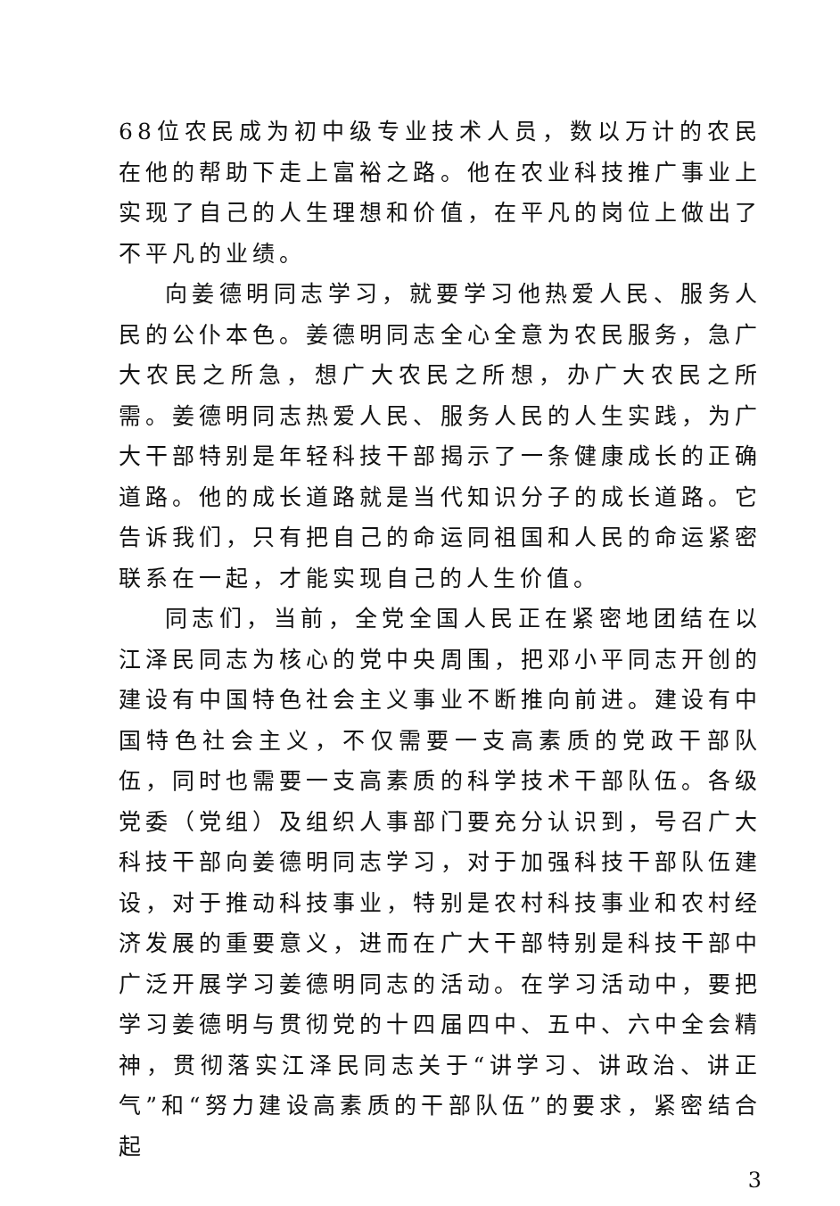68位农民成为初中级专业技术人员，数以万计的农民在他的帮助下走上富裕之路。他在农业科技推广事业上实现了自己的人生理想和价值，在平凡的岗位上做出了不平凡的业绩。
向姜德明同志学习，就要学习他热爱人民、服务人民的公仆本色。姜德明同志全心全意为农民服务，急广大农民之所急，想广大农民之所想，办广大农民之所需。姜德明同志热爱人民、服务人民的人生实践，为广大干部特别是年轻科技干部揭示了一条健康成长的正确道路。他的成长道路就是当代知识分子的成长道路。它告诉我们，只有把自己的命运同祖国和人民的命运紧密联系在一起，才能实现自己的人生价值。
同志们，当前，全党全国人民正在紧密地团结在以江泽民同志为核心的党中央周围，把邓小平同志开创的建设有中国特色社会主义事业不断推向前进。建设有中国特色社会主义，不仅需要一支高素质的党政干部队伍，同时也需要一支高素质的科学技术干部队伍。各级党委（党组）及组织人事部门要充分认识到，号召广大科技干部向姜德明同志学习，对于加强科技干部队伍建设，对于推动科技事业，特别是农村科技事业和农村经济发展的重要意义，进而在广大干部特别是科技干部中广泛开展学习姜德明同志的活动。在学习活动中，要把学习姜德明与贯彻党的十四届四中、五中、六中全会精神，贯彻落实江泽民同志关于“讲学习、讲政治、讲正气”和“努力建设高素质的干部队伍”的要求，紧密结合起
3